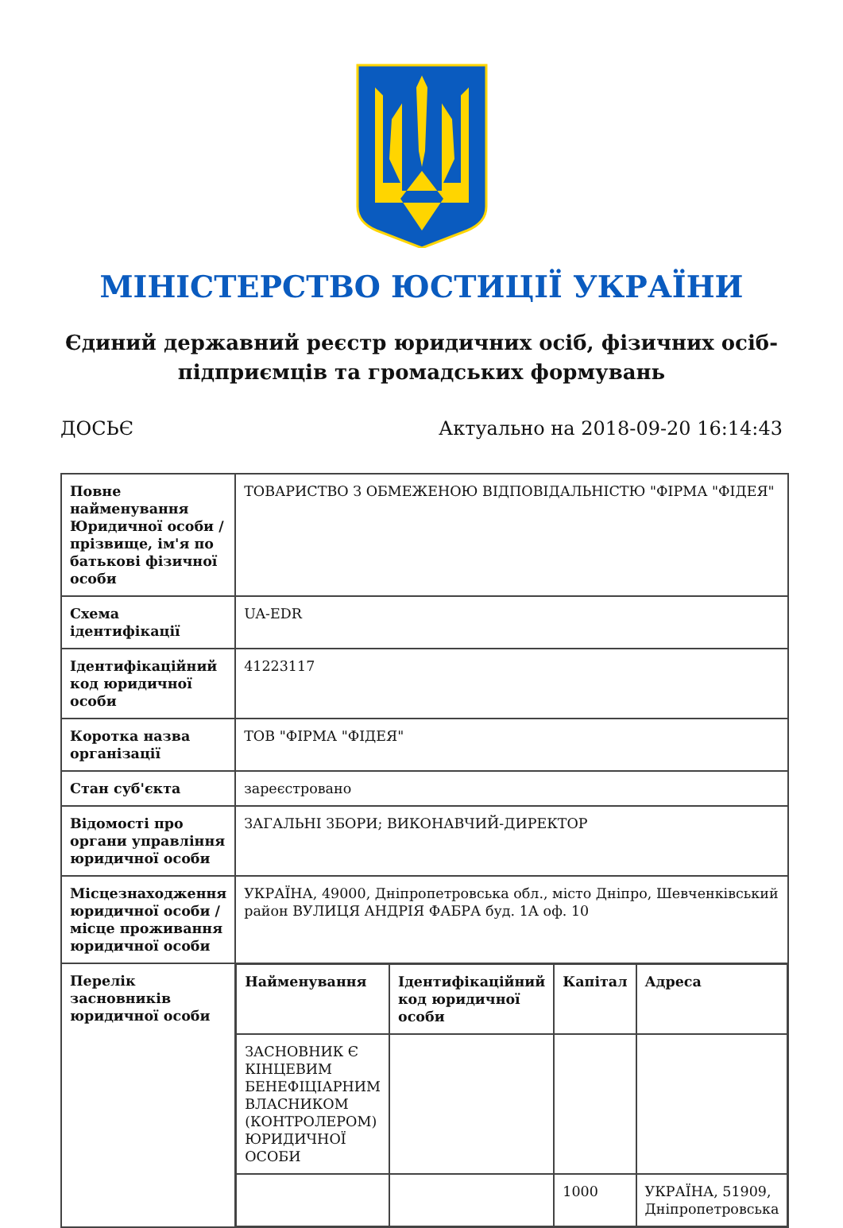МІНІСТЕРСТВО ЮСТИЦІЇ УКРАЇНИ
Єдиний державний реєстр юридичних осіб, фізичних осіб-підприємців та громадських формувань
ДОСЬЄ Актуально на 2018-09-20 16:14:43
| Повне найменування Юридичної особи / прізвище, ім'я по батькові фізичної особи | ТОВАРИСТВО З ОБМЕЖЕНОЮ ВІДПОВІДАЛЬНІСТЮ "ФІРМА "ФІДЕЯ" |
| Схема ідентифікації | UA-EDR |
| Ідентифікаційний код юридичної особи | 41223117 |
| Коротка назва організації | ТОВ "ФІРМА "ФІДЕЯ" |
| Стан суб'єкта | зареєстровано |
| Відомості про органи управління юридичної особи | ЗАГАЛЬНІ ЗБОРИ; ВИКОНАВЧИЙ-ДИРЕКТОР |
| Місцезнаходження юридичної особи / місце проживання юридичної особи | УКРАЇНА, 49000, Дніпропетровська обл., місто Дніпро, Шевченківський район ВУЛИЦЯ АНДРІЯ ФАБРА буд. 1А оф. 10 |
| Перелік засновників юридичної особи | / Найменування / Ідентифікаційний код юридичної особи / Капітал / Адреса / / --- / --- / --- / --- / / ЗАСНОВНИК Є КІНЦЕВИМ БЕНЕФІЦІАРНИМ ВЛАСНИКОМ (КОНТРОЛЕРОМ) ЮРИДИЧНОЇ ОСОБИ / / / / / / / 1000 / УКРАЇНА, 51909, Дніпропетровська / |